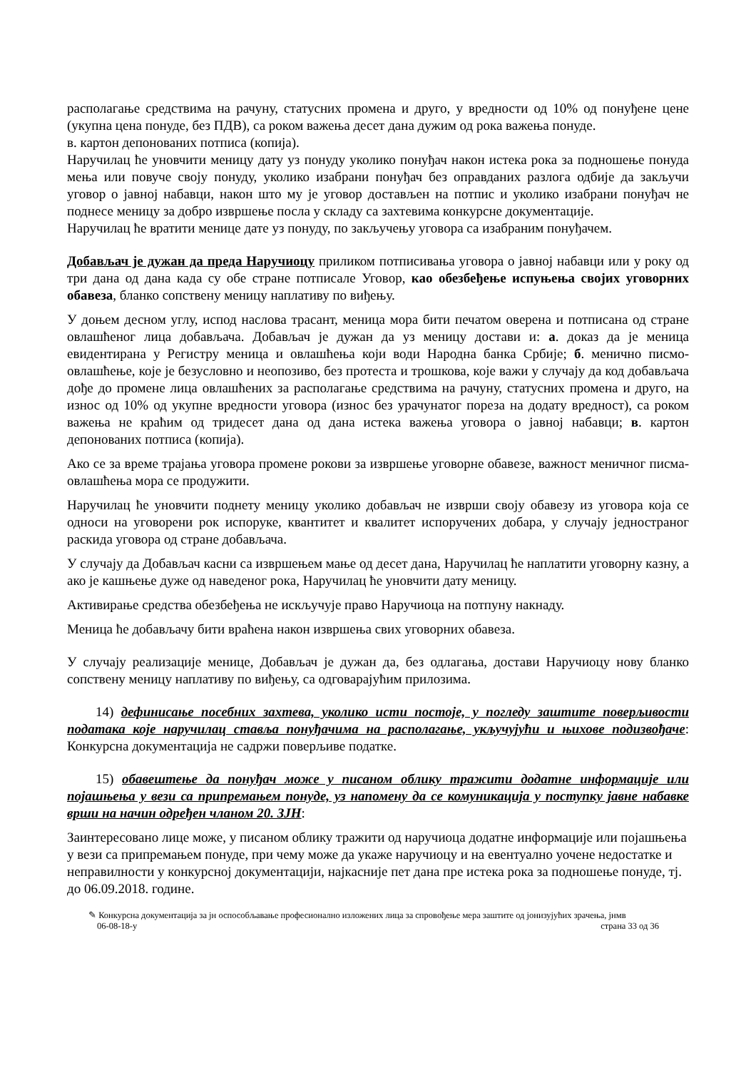располагање средствима на рачуну, статусних промена и друго, у вредности од 10% од понуђене цене (укупна цена понуде, без ПДВ), са роком важења десет дана дужим од рока важења понуде.
в. картон депонованих потписа (копија).
Наручилац ће уновчити меницу дату уз понуду уколико понуђач након истека рока за подношење понуда мења или повуче своју понуду, уколико изабрани понуђач без оправданих разлога одбије да закључи уговор о јавној набавци, након што му је уговор достављен на потпис и уколико изабрани понуђач не поднесе меницу за добро извршење посла у складу са захтевима конкурсне документације.
Наручилац ће вратити менице дате уз понуду, по закључењу уговора са изабраним понуђачем.
Добављач је дужан да преда Наручиоцу приликом потписивања уговора о јавној набавци или у року од три дана од дана када су обе стране потписале Уговор, као обезбеђење испуњења својих уговорних обавеза, бланко сопствену меницу наплативу по виђењу.
У доњем десном углу, испод наслова трасант, меница мора бити печатом оверена и потписана од стране овлашћеног лица добављача. Добављач је дужан да уз меницу достави и: а. доказ да је меница евидентирана у Регистру меница и овлашћења који води Народна банка Србије; б. менично писмо-овлашћење, које је безусловно и неопозиво, без протеста и трошкова, које важи у случају да код добављача дође до промене лица овлашћених за располагање средствима на рачуну, статусних промена и друго, на износ од 10% од укупне вредности уговора (износ без урачунатог пореза на додату вредност), са роком важења не краћим од тридесет дана од дана истека важења уговора о јавној набавци; в. картон депонованих потписа (копија).
Ако се за време трајања уговора промене рокови за извршење уговорне обавезе, важност меничног писма-овлашћења мора се продужити.
Наручилац ће уновчити поднету меницу уколико добављач не изврши своју обавезу из уговора која се односи на уговорени рок испоруке, квантитет и квалитет испоручених добара, у случају једностраног раскида уговора од стране добављача.
У случају да Добављач касни са извршењем мање од десет дана, Наручилац ће наплатити уговорну казну, а ако је кашњење дуже од наведеног рока, Наручилац ће уновчити дату меницу.
Активирање средства обезбеђења не искључује право Наручиоца на потпуну накнаду.
Меница ће добављачу бити враћена након извршења свих уговорних обавеза.
У случају реализације менице, Добављач је дужан да, без одлагања, достави Наручиоцу нову бланко сопствену меницу наплативу по виђењу, са одговарајућим прилозима.
14) дефинисање посебних захтева, уколико исти постоје, у погледу заштите поверљивости података које наручилац ставља понуђачима на располагање, укључујући и њихове подизвођаче: Конкурсна документација не садржи поверљиве податке.
15) обавештење да понуђач може у писаном облику тражити додатне информације или појашњења у вези са припремањем понуде, уз напомену да се комуникација у поступку јавне набавке врши на начин одређен чланом 20. ЗЈН:
Заинтересовано лице може, у писаном облику тражити од наручиоца додатне информације или појашњења у вези са припремањем понуде, при чему може да укаже наручиоцу и на евентуално уочене недостатке и неправилности у конкурсној документацији, најкасније пет дана пре истека рока за подношење понуде, тј. до 06.09.2018. године.
✎ Конкурсна документација за јн оспособљавање професионално изложених лица за спровођење мера заштите од јонизујућих зрачења, јнмв
06-08-18-у страна 33 од 36